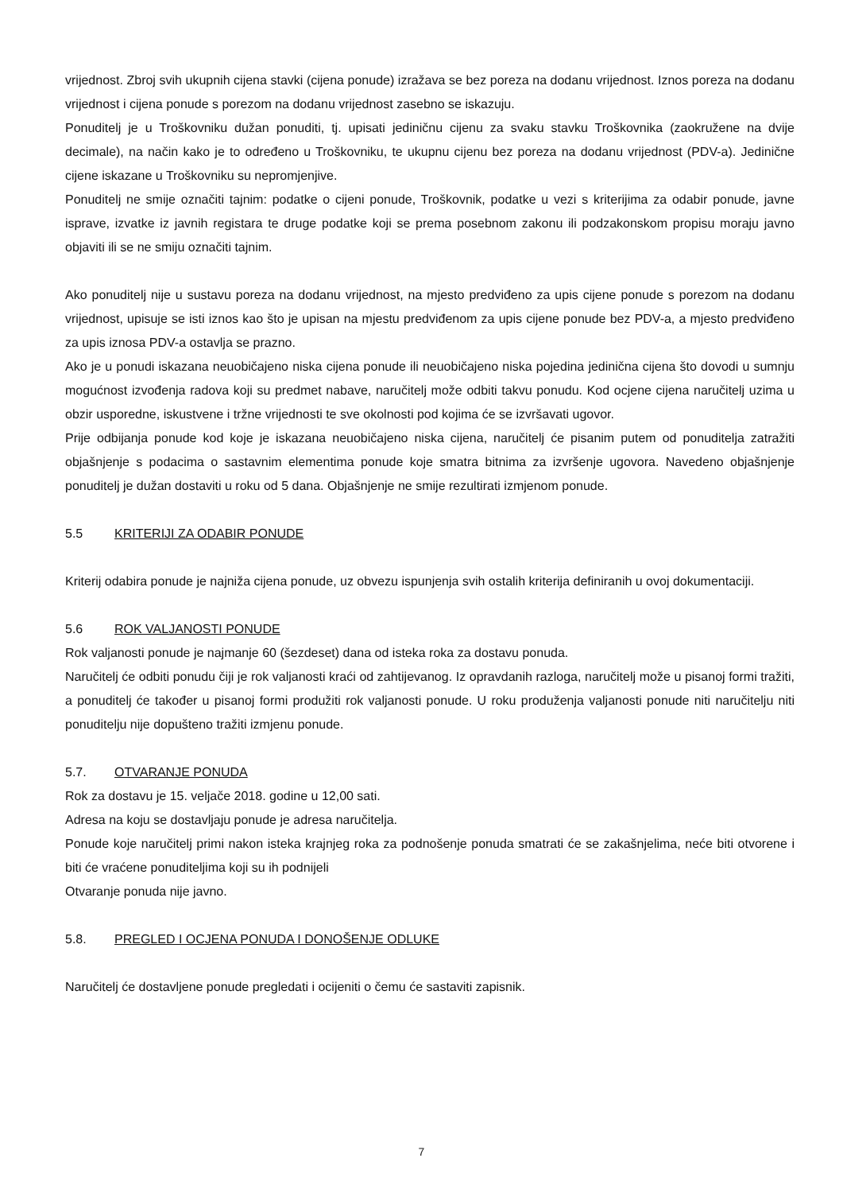vrijednost. Zbroj svih ukupnih cijena stavki (cijena ponude) izražava se bez poreza na dodanu vrijednost. Iznos poreza na dodanu vrijednost i cijena ponude s porezom na dodanu vrijednost zasebno se iskazuju.
Ponuditelj je u Troškovniku dužan ponuditi, tj. upisati jediničnu cijenu za svaku stavku Troškovnika (zaokružene na dvije decimale), na način kako je to određeno u Troškovniku, te ukupnu cijenu bez poreza na dodanu vrijednost (PDV-a). Jedinične cijene iskazane u Troškovniku su nepromjenjive.
Ponuditelj ne smije označiti tajnim: podatke o cijeni ponude, Troškovnik, podatke u vezi s kriterijima za odabir ponude, javne isprave, izvatke iz javnih registara te druge podatke koji se prema posebnom zakonu ili podzakonskom propisu moraju javno objaviti ili se ne smiju označiti tajnim.
Ako ponuditelj nije u sustavu poreza na dodanu vrijednost, na mjesto predviđeno za upis cijene ponude s porezom na dodanu vrijednost, upisuje se isti iznos kao što je upisan na mjestu predviđenom za upis cijene ponude bez PDV-a, a mjesto predviđeno za upis iznosa PDV-a ostavlja se prazno.
Ako je u ponudi iskazana neuobičajeno niska cijena ponude ili neuobičajeno niska pojedina jedinična cijena što dovodi u sumnju mogućnost izvođenja radova koji su predmet nabave, naručitelj može odbiti takvu ponudu. Kod ocjene cijena naručitelj uzima u obzir usporedne, iskustvene i tržne vrijednosti te sve okolnosti pod kojima će se izvršavati ugovor.
Prije odbijanja ponude kod koje je iskazana neuobičajeno niska cijena, naručitelj će pisanim putem od ponuditelja zatražiti objašnjenje s podacima o sastavnim elementima ponude koje smatra bitnima za izvršenje ugovora. Navedeno objašnjenje ponuditelj je dužan dostaviti u roku od 5 dana. Objašnjenje ne smije rezultirati izmjenom ponude.
5.5 KRITERIJI ZA ODABIR PONUDE
Kriterij odabira ponude je najniža cijena ponude, uz obvezu ispunjenja svih ostalih kriterija definiranih u ovoj dokumentaciji.
5.6 ROK VALJANOSTI PONUDE
Rok valjanosti ponude je najmanje 60 (šezdeset) dana od isteka roka za dostavu ponuda.
Naručitelj će odbiti ponudu čiji je rok valjanosti kraći od zahtijevanog. Iz opravdanih razloga, naručitelj može u pisanoj formi tražiti, a ponuditelj će također u pisanoj formi produžiti rok valjanosti ponude. U roku produženja valjanosti ponude niti naručitelju niti ponuditelju nije dopušteno tražiti izmjenu ponude.
5.7. OTVARANJE PONUDA
Rok za dostavu je 15. veljače 2018. godine u 12,00 sati.
Adresa na koju se dostavljaju ponude je adresa naručitelja.
Ponude koje naručitelj primi nakon isteka krajnjeg roka za podnošenje ponuda smatrati će se zakašnjelima, neće biti otvorene i biti će vraćene ponuditeljima koji su ih podnijeli
Otvaranje ponuda nije javno.
5.8. PREGLED I OCJENA PONUDA I DONOŠENJE ODLUKE
Naručitelj će dostavljene ponude pregledati i ocijeniti o čemu će sastaviti zapisnik.
7